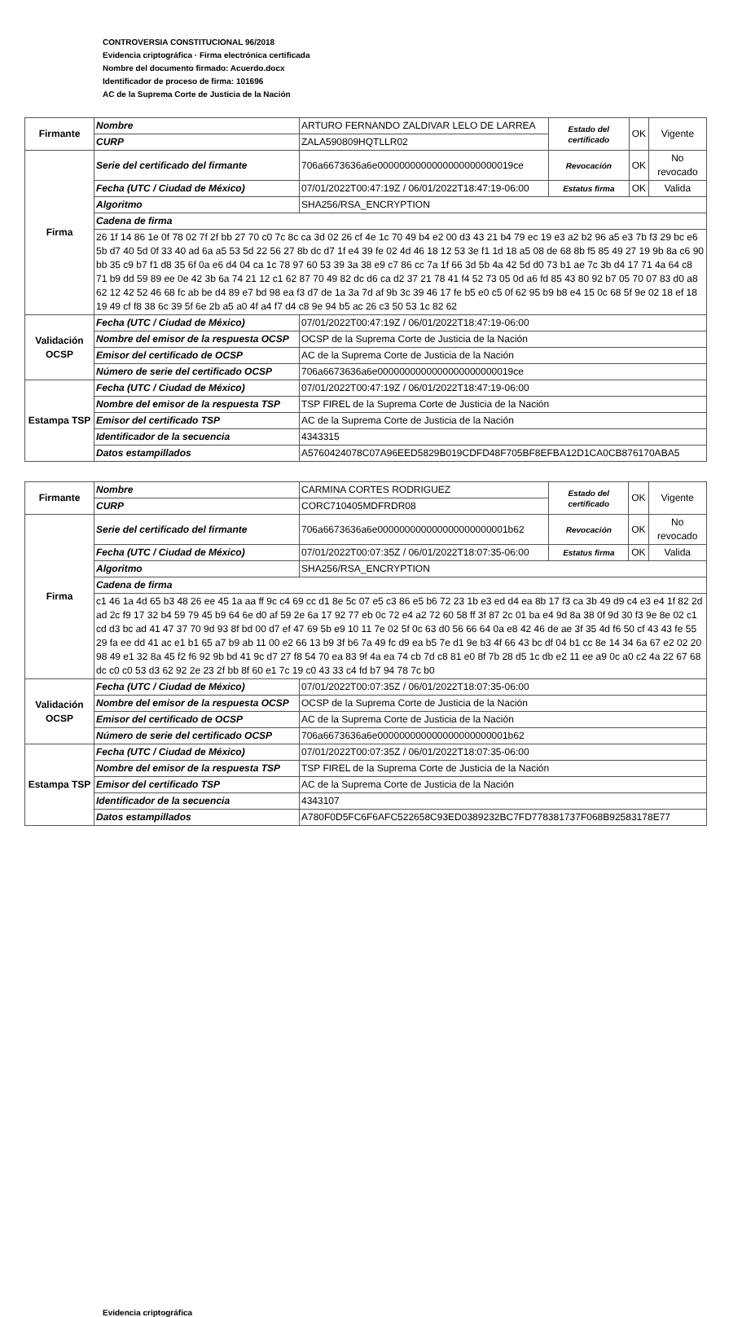CONTROVERSIA CONSTITUCIONAL 96/2018
Evidencia criptográfica · Firma electrónica certificada
Nombre del documento firmado: Acuerdo.docx
Identificador de proceso de firma: 101696
AC de la Suprema Corte de Justicia de la Nación
| Firmante | Nombre | ARTURO FERNANDO ZALDIVAR LELO DE LARREA | Estado del certificado | OK | Vigente |
| | CURP | ZALA590809HQTLLR02 | | | |
| Firma | Serie del certificado del firmante | 706a6673636a6e0000000000000000000000019ce | Revocación | OK | No revocado |
| | Fecha (UTC / Ciudad de México) | 07/01/2022T00:47:19Z / 06/01/2022T18:47:19-06:00 | Estatus firma | OK | Valida |
| | Algoritmo | SHA256/RSA_ENCRYPTION | | | |
| | Cadena de firma | | | | |
| | 26 1f 14 86 1e 0f 78 02 7f 2f bb 27 70 c0 7c 8c ca 3d 02 26 cf 4e 1c 70 49 b4 e2 00 d3 43 21 b4 79 ec 19 e3 a2 b2 96 a5 e3 7b f3 29 bc e6 5b d7 40 5d 0f 33 40 ad 6a a5 53 5d 22 56 27 8b dc d7 1f e4 39 fe 02 4d 46 18 12 53 3e f1 1d 18 a5 08 de 68 8b f5 85 49 27 19 9b 8a c6 90 bb 35 c9 b7 f1 d8 35 6f 0a e6 d4 04 ca 1c 78 97 60 53 39 3a 38 e9 c7 86 cc 7a 1f 66 3d 5b 4a 42 5d d0 73 b1 ae 7c 3b d4 17 71 4a 64 c8 71 b9 dd 59 89 ee 0e 42 3b 6a 74 21 12 c1 62 87 70 49 82 dc d6 ca d2 37 21 78 41 f4 52 73 05 0d a6 fd 85 43 80 92 b7 05 70 07 83 d0 a8 62 12 42 52 46 68 fc ab be d4 89 e7 bd 98 ea f3 d7 de 1a 3a 7d af 9b 3c 39 46 17 fe b5 e0 c5 0f 62 95 b9 b8 e4 15 0c 68 5f 9e 02 18 ef 18 19 49 cf f8 38 6c 39 5f 6e 2b a5 a0 4f a4 f7 d4 c8 9e 94 b5 ac 26 c3 50 53 1c 82 62 | | | | |
| Validación OCSP | Fecha (UTC / Ciudad de México) | 07/01/2022T00:47:19Z / 06/01/2022T18:47:19-06:00 | | | |
| | Nombre del emisor de la respuesta OCSP | OCSP de la Suprema Corte de Justicia de la Nación | | | |
| | Emisor del certificado de OCSP | AC de la Suprema Corte de Justicia de la Nación | | | |
| | Número de serie del certificado OCSP | 706a6673636a6e0000000000000000000000019ce | | | |
| Estampa TSP | Fecha (UTC / Ciudad de México) | 07/01/2022T00:47:19Z / 06/01/2022T18:47:19-06:00 | | | |
| | Nombre del emisor de la respuesta TSP | TSP FIREL de la Suprema Corte de Justicia de la Nación | | | |
| | Emisor del certificado TSP | AC de la Suprema Corte de Justicia de la Nación | | | |
| | Identificador de la secuencia | 4343315 | | | |
| | Datos estampillados | A5760424078C07A96EED5829B019CDFD48F705BF8EFBA12D1CA0CB876170ABA5 | | | |
| Firmante | Nombre | CARMINA CORTES RODRIGUEZ | Estado del certificado | OK | Vigente |
| | CURP | CORC710405MDFRDR08 | | | |
| Firma | Serie del certificado del firmante | 706a6673636a6e000000000000000000000001b62 | Revocación | OK | No revocado |
| | Fecha (UTC / Ciudad de México) | 07/01/2022T00:07:35Z / 06/01/2022T18:07:35-06:00 | Estatus firma | OK | Valida |
| | Algoritmo | SHA256/RSA_ENCRYPTION | | | |
| | Cadena de firma | | | | |
| | c1 46 1a 4d 65 b3 48 26 ee 45 1a aa ff 9c c4 69 cc d1 8e 5c 07 e5 c3 86 e5 b6 72 23 1b e3 ed d4 ea 8b 17 f3 ca 3b 49 d9 c4 e3 e4 1f 82 2d ad 2c f9 17 32 b4 59 79 45 b9 64 6e d0 af 59 2e 6a 17 92 77 eb 0c 72 e4 a2 72 60 58 ff 3f 87 2c 01 ba e4 9d 8a 38 0f 9d 30 f3 9e 8e 02 c1 cd d3 bc ad 41 47 37 70 9d 93 8f bd 00 d7 ef 47 69 5b e9 10 11 7e 02 5f 0c 63 d0 56 66 64 0a e8 42 46 de ae 3f 35 4d f6 50 cf 43 43 fe 55 29 fa ee dd 41 ac e1 b1 65 a7 b9 ab 11 00 e2 66 13 b9 3f b6 7a 49 fc d9 ea b5 7e d1 9e b3 4f 66 43 bc df 04 b1 cc 8e 14 34 6a 67 e2 02 20 98 49 e1 32 8a 45 f2 f6 92 9b bd 41 9c d7 27 f8 54 70 ea 83 9f 4a ea 74 cb 7d c8 81 e0 8f 7b 28 d5 1c db e2 11 ee a9 0c a0 c2 4a 22 67 68 dc c0 c0 53 d3 62 92 2e 23 2f bb 8f 60 e1 7c 19 c0 43 33 c4 fd b7 94 78 7c b0 | | | | |
| Validación OCSP | Fecha (UTC / Ciudad de México) | 07/01/2022T00:07:35Z / 06/01/2022T18:07:35-06:00 | | | |
| | Nombre del emisor de la respuesta OCSP | OCSP de la Suprema Corte de Justicia de la Nación | | | |
| | Emisor del certificado de OCSP | AC de la Suprema Corte de Justicia de la Nación | | | |
| | Número de serie del certificado OCSP | 706a6673636a6e000000000000000000000001b62 | | | |
| Estampa TSP | Fecha (UTC / Ciudad de México) | 07/01/2022T00:07:35Z / 06/01/2022T18:07:35-06:00 | | | |
| | Nombre del emisor de la respuesta TSP | TSP FIREL de la Suprema Corte de Justicia de la Nación | | | |
| | Emisor del certificado TSP | AC de la Suprema Corte de Justicia de la Nación | | | |
| | Identificador de la secuencia | 4343107 | | | |
| | Datos estampillados | A780F0D5FC6F6AFC522658C93ED0389232BC7FD778381737F068B92583178E77 | | | |
Evidencia criptográfica